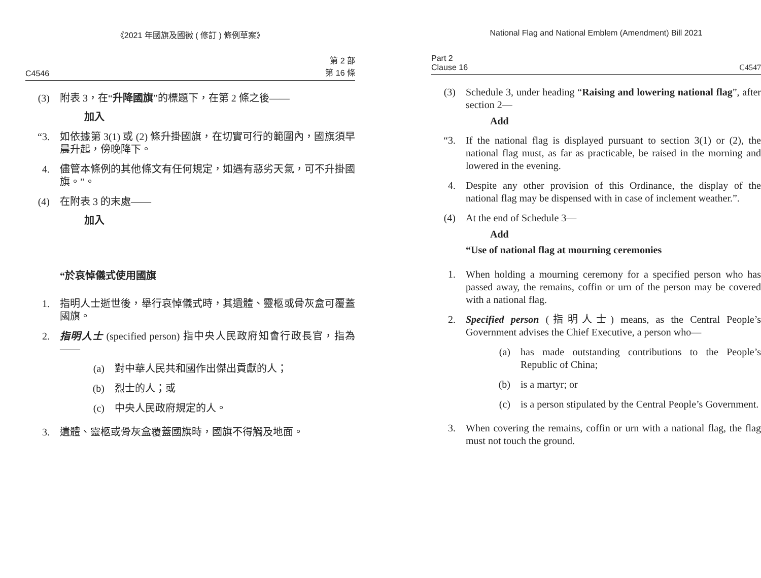《2021 年國旗及國徽 ( 修訂 ) 條例草案》
C4546 第 2 部
第 16 條
(3) 附表 3，在“升降國旗”的標題下，在第 2 條之後——
加入
“3. 如依據第 3(1) 或 (2) 條升掛國旗，在切實可行的範圍內，國旗須早晨升起，傍晚降下。
4. 儘管本條例的其他條文有任何規定，如遇有惡劣天氣，可不升掛國旗。”。
(4) 在附表 3 的末處——
加入
“於哀悼儀式使用國旗
1. 指明人士逝世後，舉行哀悼儀式時，其遺體、靈柩或骨灰盒可覆蓋國旗。
2. 指明人士 (specified person) 指中央人民政府知會行政長官，指為——
(a) 對中華人民共和國作出傑出貢獻的人；
(b) 烈士的人；或
(c) 中央人民政府規定的人。
3. 遺體、靈柩或骨灰盒覆蓋國旗時，國旗不得觸及地面。
National Flag and National Emblem (Amendment) Bill 2021
Part 2
Clause 16 C4547
(3) Schedule 3, under heading “Raising and lowering national flag”, after section 2—
Add
“3. If the national flag is displayed pursuant to section 3(1) or (2), the national flag must, as far as practicable, be raised in the morning and lowered in the evening.
4. Despite any other provision of this Ordinance, the display of the national flag may be dispensed with in case of inclement weather.”.
(4) At the end of Schedule 3—
Add
“Use of national flag at mourning ceremonies
1. When holding a mourning ceremony for a specified person who has passed away, the remains, coffin or urn of the person may be covered with a national flag.
2. Specified person (指明人士) means, as the Central People’s Government advises the Chief Executive, a person who—
(a) has made outstanding contributions to the People’s Republic of China;
(b) is a martyr; or
(c) is a person stipulated by the Central People’s Government.
3. When covering the remains, coffin or urn with a national flag, the flag must not touch the ground.